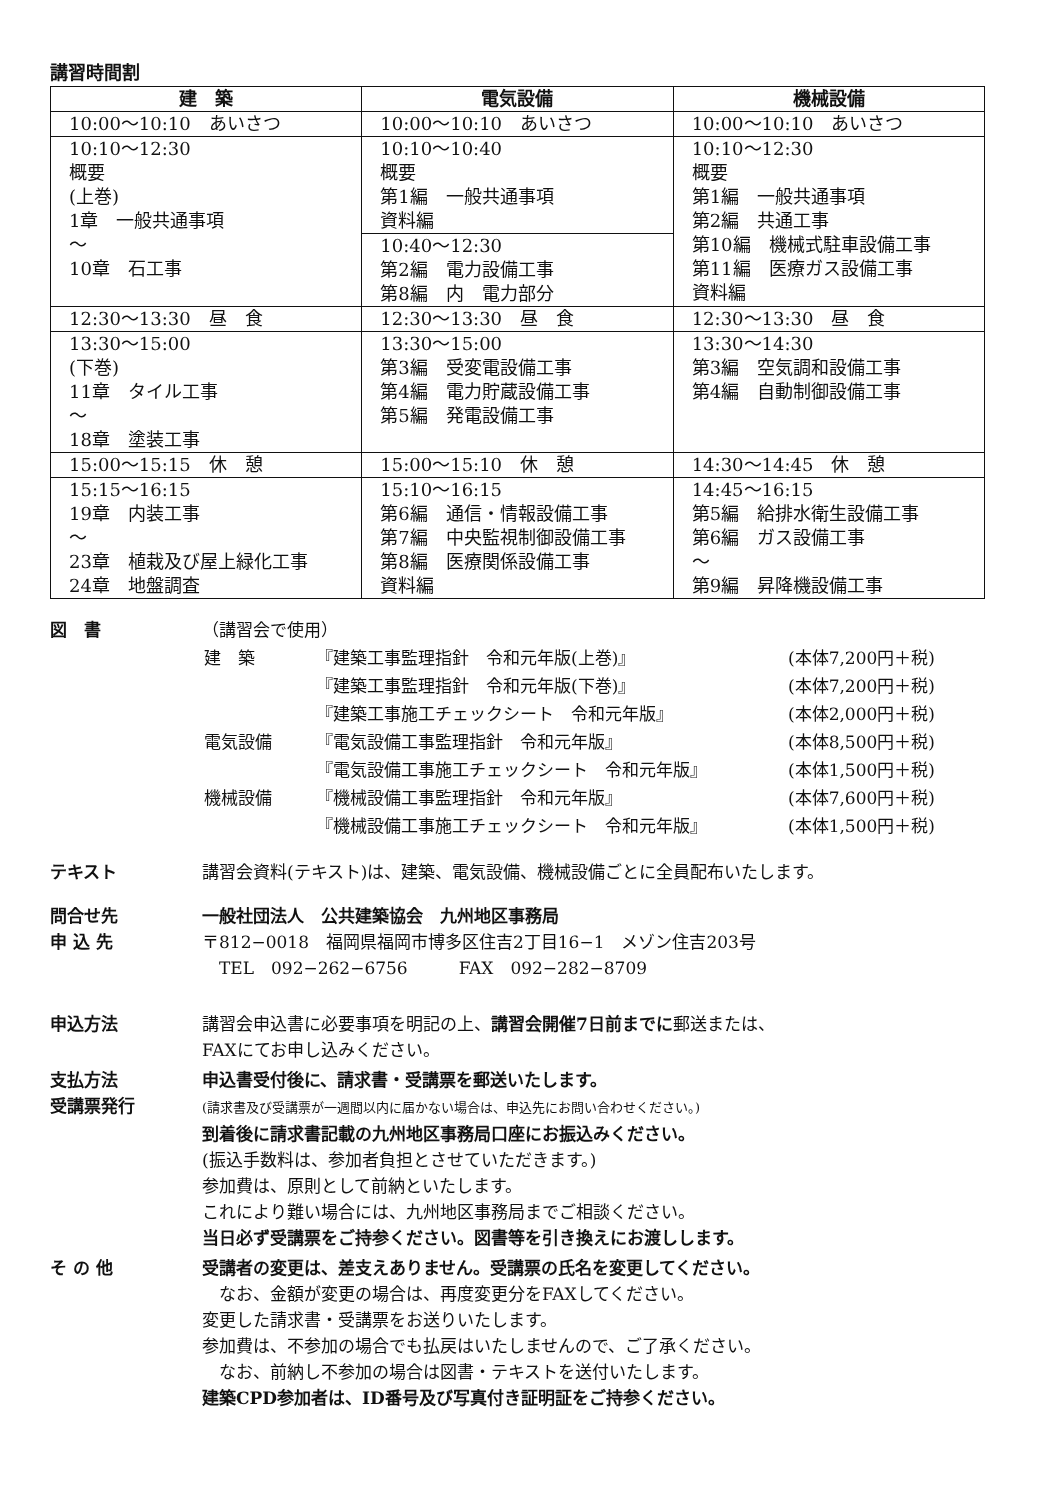講習時間割
| 建 築 | 電気設備 | 機械設備 |
| --- | --- | --- |
| 10:00～10:10 あいさつ | 10:00～10:10 あいさつ | 10:00～10:10 あいさつ |
| 10:10～12:30 概要 (上巻) 1章 一般共通事項 ～ 10章 石工事 | 10:10～10:40 概要 第1編 一般共通事項 資料編 | 10:10～12:30 概要 第1編 一般共通事項 第2編 共通工事 第10編 機械式駐車設備工事 第11編 医療ガス設備工事 資料編 |
| | 10:40～12:30 第2編 電力設備工事 第8編 内 電力部分 | |
| 12:30～13:30 昼 食 | 12:30～13:30 昼 食 | 12:30～13:30 昼 食 |
| 13:30～15:00 (下巻) 11章 タイル工事 ～ 18章 塗装工事 | 13:30～15:00 第3編 受変電設備工事 第4編 電力貯蔵設備工事 第5編 発電設備工事 | 13:30～14:30 第3編 空気調和設備工事 第4編 自動制御設備工事 |
| 15:00～15:15 休 憩 | 15:00～15:10 休 憩 | 14:30～14:45 休 憩 |
| 15:15～16:15 19章 内装工事 ～ 23章 植栽及び屋上緑化工事 24章 地盤調査 | 15:10～16:15 第6編 通信・情報設備工事 第7編 中央監視制御設備工事 第8編 医療関係設備工事 資料編 | 14:45～16:15 第5編 給排水衛生設備工事 第6編 ガス設備工事 ～ 第9編 昇降機設備工事 |
図　書 （講習会で使用）
| 建 築 | 『建築工事監理指針 令和元年版(上巻)』 | (本体7,200円＋税) |
| | 『建築工事監理指針 令和元年版(下巻)』 | (本体7,200円＋税) |
| | 『建築工事施工チェックシート 令和元年版』 | (本体2,000円＋税) |
| 電気設備 | 『電気設備工事監理指針 令和元年版』 | (本体8,500円＋税) |
| | 『電気設備工事施工チェックシート 令和元年版』 | (本体1,500円＋税) |
| 機械設備 | 『機械設備工事監理指針 令和元年版』 | (本体7,600円＋税) |
| | 『機械設備工事施工チェックシート 令和元年版』 | (本体1,500円＋税) |
テキスト 講習会資料(テキスト)は、建築、電気設備、機械設備ごとに全員配布いたします。
問合せ先
申 込 先
一般社団法人　公共建築協会　九州地区事務局
〒812−0018　福岡県福岡市博多区住吉2丁目16−1　メゾン住吉203号
　TEL　092−262−6756　　　FAX　092−282−8709
申込方法 講習会申込書に必要事項を明記の上、講習会開催7日前までに郵送または、
FAXにてお申し込みください。
支払方法
受講票発行
申込書受付後に、請求書・受講票を郵送いたします。
(請求書及び受講票が一週間以内に届かない場合は、申込先にお問い合わせください。)
到着後に請求書記載の九州地区事務局口座にお振込みください。
(振込手数料は、参加者負担とさせていただきます。)
参加費は、原則として前納といたします。
これにより難い場合には、九州地区事務局までご相談ください。
当日必ず受講票をご持参ください。図書等を引き換えにお渡しします。
そ の 他 受講者の変更は、差支えありません。受講票の氏名を変更してください。
　なお、金額が変更の場合は、再度変更分をFAXしてください。
変更した請求書・受講票をお送りいたします。
参加費は、不参加の場合でも払戻はいたしませんので、ご了承ください。
　なお、前納し不参加の場合は図書・テキストを送付いたします。
建築CPD参加者は、ID番号及び写真付き証明証をご持参ください。